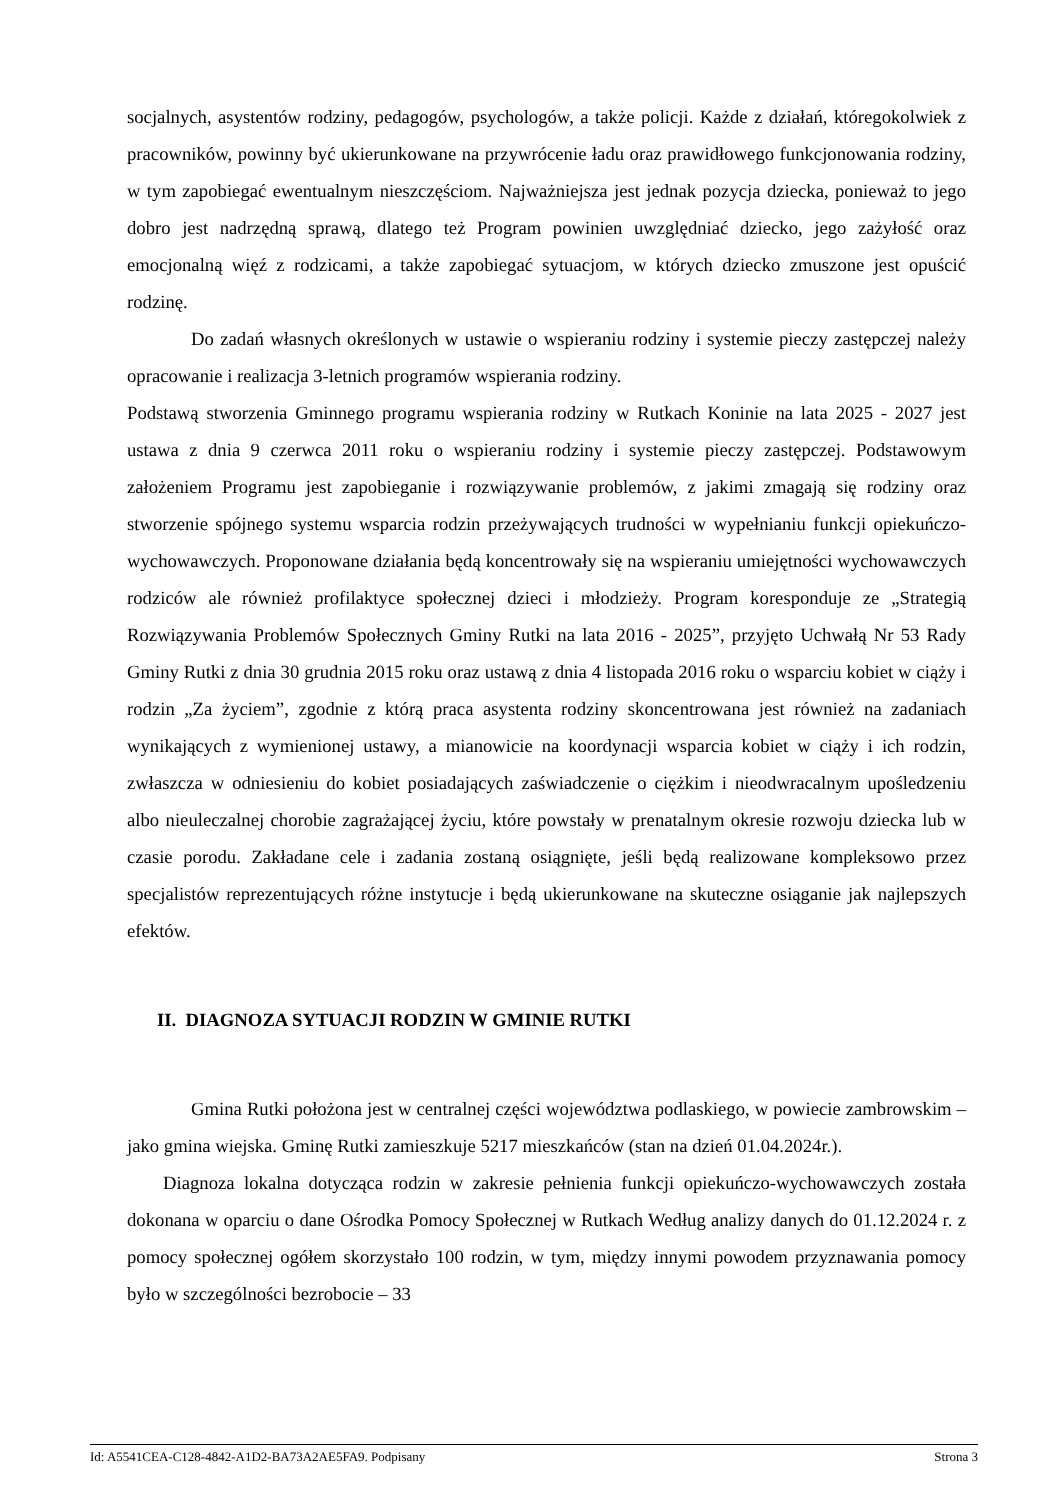socjalnych, asystentów rodziny, pedagogów, psychologów, a także policji. Każde z działań, któregokolwiek z pracowników, powinny być ukierunkowane na przywrócenie ładu oraz prawidłowego funkcjonowania rodziny, w tym zapobiegać ewentualnym nieszczęściom. Najważniejsza jest jednak pozycja dziecka, ponieważ to jego dobro jest nadrzędną sprawą, dlatego też Program powinien uwzględniać dziecko, jego zażyłość oraz emocjonalną więź z rodzicami, a także zapobiegać sytuacjom, w których dziecko zmuszone jest opuścić rodzinę.
Do zadań własnych określonych w ustawie o wspieraniu rodziny i systemie pieczy zastępczej należy opracowanie i realizacja 3-letnich programów wspierania rodziny.
Podstawą stworzenia Gminnego programu wspierania rodziny w Rutkach Koninie na lata 2025 - 2027 jest ustawa z dnia 9 czerwca 2011 roku o wspieraniu rodziny i systemie pieczy zastępczej. Podstawowym założeniem Programu jest zapobieganie i rozwiązywanie problemów, z jakimi zmagają się rodziny oraz stworzenie spójnego systemu wsparcia rodzin przeżywających trudności w wypełnianiu funkcji opiekuńczo-wychowawczych. Proponowane działania będą koncentrowały się na wspieraniu umiejętności wychowawczych rodziców ale również profilaktyce społecznej dzieci i młodzieży. Program koresponduje ze „Strategią Rozwiązywania Problemów Społecznych Gminy Rutki na lata 2016 - 2025”, przyjęto Uchwałą Nr 53 Rady Gminy Rutki z dnia 30 grudnia 2015 roku oraz ustawą z dnia 4 listopada 2016 roku o wsparciu kobiet w ciąży i rodzin „Za życiem”, zgodnie z którą praca asystenta rodziny skoncentrowana jest również na zadaniach wynikających z wymienionej ustawy, a mianowicie na koordynacji wsparcia kobiet w ciąży i ich rodzin, zwłaszcza w odniesieniu do kobiet posiadających zaświadczenie o ciężkim i nieodwracalnym upośledzeniu albo nieuleczalnej chorobie zagrażającej życiu, które powstały w prenatalnym okresie rozwoju dziecka lub w czasie porodu. Zakładane cele i zadania zostaną osiągnięte, jeśli będą realizowane kompleksowo przez specjalistów reprezentujących różne instytucje i będą ukierunkowane na skuteczne osiąganie jak najlepszych efektów.
II. DIAGNOZA SYTUACJI RODZIN W GMINIE RUTKI
Gmina Rutki położona jest w centralnej części województwa podlaskiego, w powiecie zambrowskim – jako gmina wiejska. Gminę Rutki zamieszkuje 5217 mieszkańców (stan na dzień 01.04.2024r.).
Diagnoza lokalna dotycząca rodzin w zakresie pełnienia funkcji opiekuńczo-wychowawczych została dokonana w oparciu o dane Ośrodka Pomocy Społecznej w Rutkach Według analizy danych do 01.12.2024 r. z pomocy społecznej ogółem skorzystało 100 rodzin, w tym, między innymi powodem przyznawania pomocy było w szczególności bezrobocie – 33
Id: A5541CEA-C128-4842-A1D2-BA73A2AE5FA9. Podpisany Strona 3